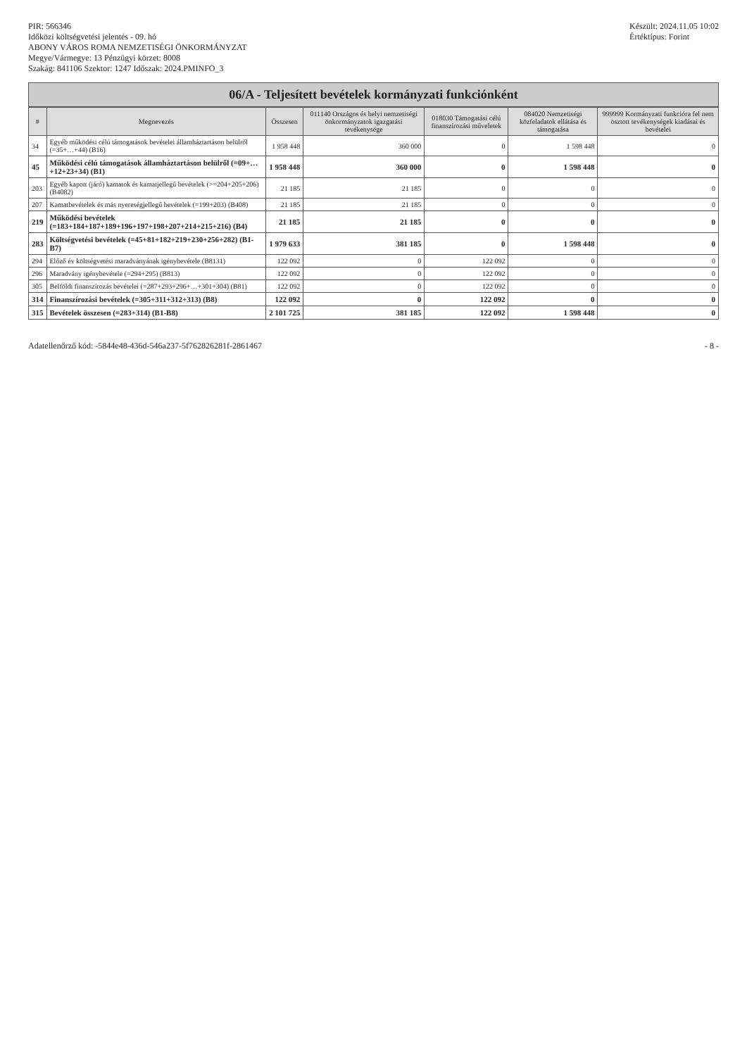PIR: 566346
Időközi költségvetési jelentés - 09. hó
ABONY VÁROS ROMA NEMZETISÉGI ÖNKORMÁNYZAT
Megye/Vármegye: 13 Pénzügyi körzet: 8008
Szakág: 841106 Szektor: 1247 Időszak: 2024.PMINFO_3
Készült: 2024.11.05 10:02
Értéktípus: Forint
06/A - Teljesített bevételek kormányzati funkciónként
| # | Megnevezés | Összesen | 011140 Országos és helyi nemzetiségi önkormányzatok igazgatási tevékenysége | 018030 Támogatási célú finanszírozási műveletek | 084020 Nemzetiségi közfeladatok ellátása és támogatása | 999999 Kormányzati funkcióra fel nem osztott tevékenységek kiadásai és bevételei |
| --- | --- | --- | --- | --- | --- | --- |
| 34 | Egyéb működési célú támogatások bevételei államháztartáson belülről (=35+…+44) (B16) | 1 958 448 | 360 000 | 0 | 1 598 448 | 0 |
| 45 | Működési célú támogatások államháztartáson belülről (=09+…+12+23+34) (B1) | 1 958 448 | 360 000 | 0 | 1 598 448 | 0 |
| 203 | Egyéb kapott (járó) kamatok és kamatjellegű bevételek (>=204+205+206) (B4082) | 21 185 | 21 185 | 0 | 0 | 0 |
| 207 | Kamatbevételek és más nyereségjellegű bevételek (=199+203) (B408) | 21 185 | 21 185 | 0 | 0 | 0 |
| 219 | Működési bevételek (=183+184+187+189+196+197+198+207+214+215+216) (B4) | 21 185 | 21 185 | 0 | 0 | 0 |
| 283 | Költségvetési bevételek (=45+81+182+219+230+256+282) (B1-B7) | 1 979 633 | 381 185 | 0 | 1 598 448 | 0 |
| 294 | Előző év költségvetési maradványának igénybevétele (B8131) | 122 092 | 0 | 122 092 | 0 | 0 |
| 296 | Maradvány igénybevétele (=294+295) (B813) | 122 092 | 0 | 122 092 | 0 | 0 |
| 305 | Belföldi finanszírozás bevételei (=287+293+296+…+301+304) (B81) | 122 092 | 0 | 122 092 | 0 | 0 |
| 314 | Finanszírozási bevételek (=305+311+312+313) (B8) | 122 092 | 0 | 122 092 | 0 | 0 |
| 315 | Bevételek összesen (=283+314) (B1-B8) | 2 101 725 | 381 185 | 122 092 | 1 598 448 | 0 |
Adatellenőrző kód: -5844e48-436d-546a237-5f762826281f-2861467
- 8 -